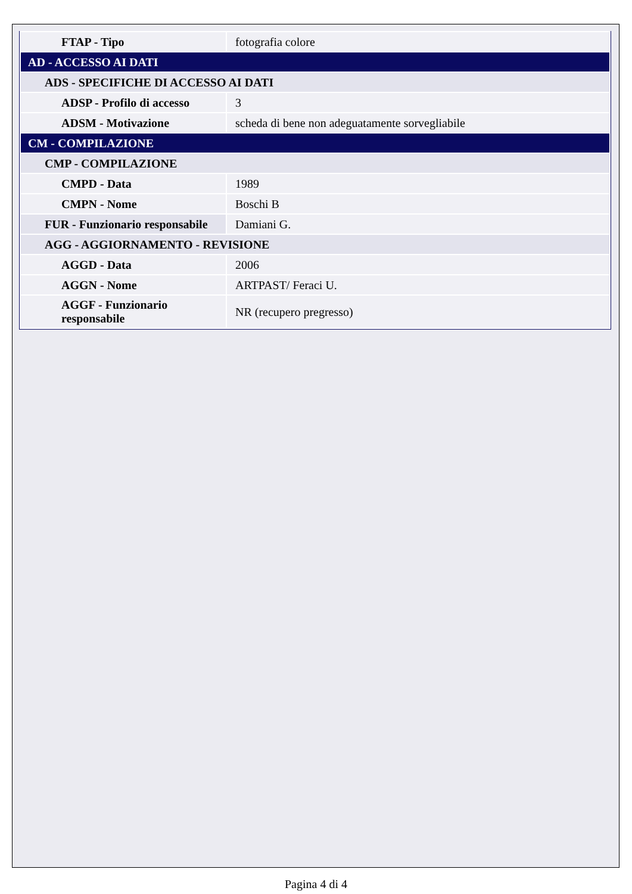| FTAP - Tipo | fotografia colore |
| AD - ACCESSO AI DATI | |
| ADS - SPECIFICHE DI ACCESSO AI DATI | |
| ADSP - Profilo di accesso | 3 |
| ADSM - Motivazione | scheda di bene non adeguatamente sorvegliabile |
| CM - COMPILAZIONE | |
| CMP - COMPILAZIONE | |
| CMPD - Data | 1989 |
| CMPN - Nome | Boschi B |
| FUR - Funzionario responsabile | Damiani G. |
| AGG - AGGIORNAMENTO - REVISIONE | |
| AGGD - Data | 2006 |
| AGGN - Nome | ARTPAST/ Feraci U. |
| AGGF - Funzionario responsabile | NR (recupero pregresso) |
Pagina 4 di 4